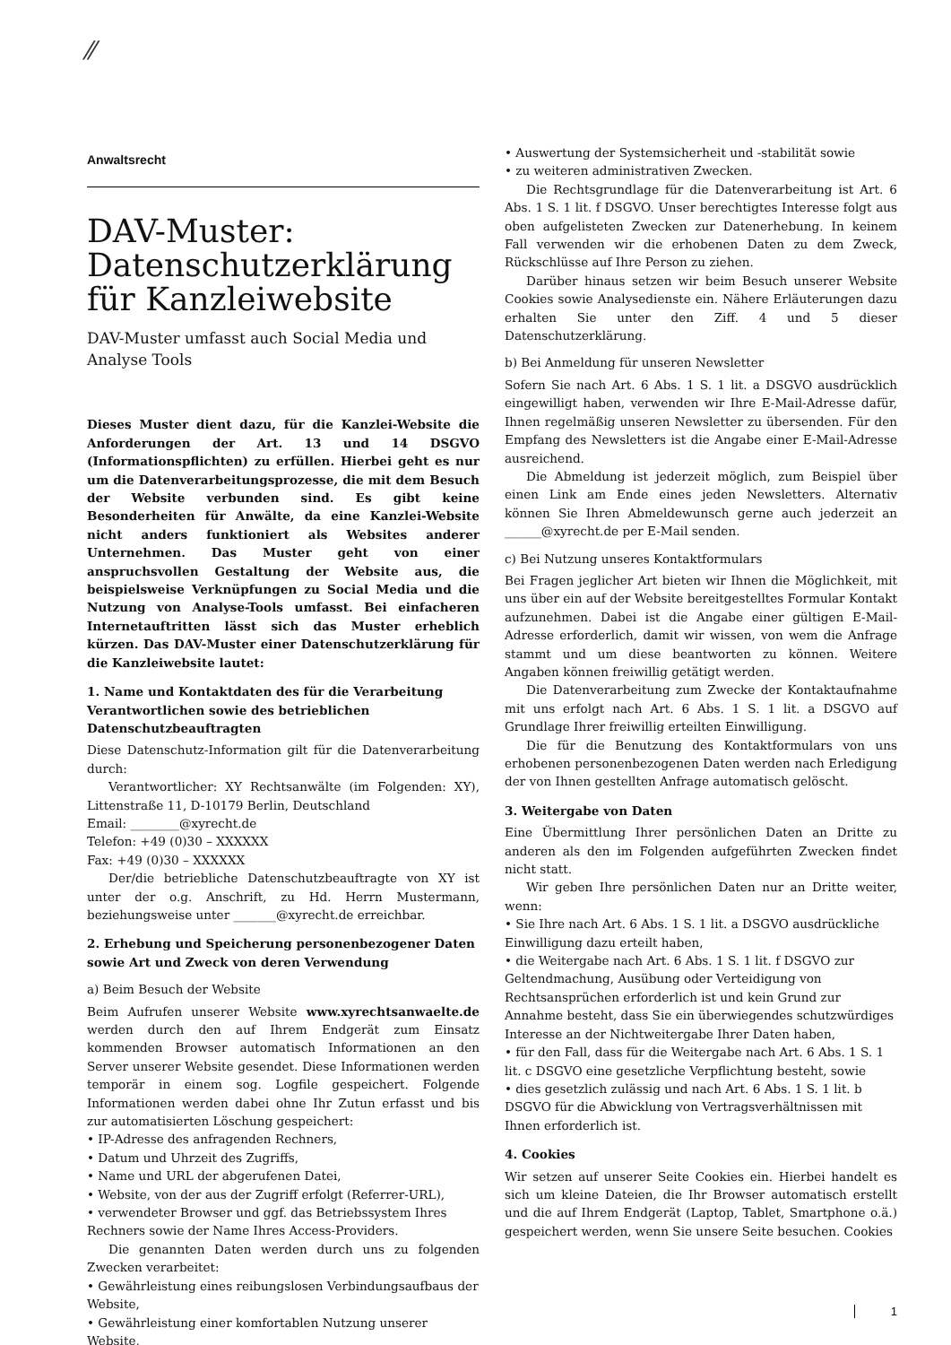⁄⁄
Anwaltsrecht
DAV-Muster: Datenschutzerklärung für Kanzleiwebsite
DAV-Muster umfasst auch Social Media und Analyse Tools
Dieses Muster dient dazu, für die Kanzlei-Website die Anforderungen der Art. 13 und 14 DSGVO (Informationspflichten) zu erfüllen. Hierbei geht es nur um die Datenverarbeitungsprozesse, die mit dem Besuch der Website verbunden sind. Es gibt keine Besonderheiten für Anwälte, da eine Kanzlei-Website nicht anders funktioniert als Websites anderer Unternehmen. Das Muster geht von einer anspruchsvollen Gestaltung der Website aus, die beispielsweise Verknüpfungen zu Social Media und die Nutzung von Analyse-Tools umfasst. Bei einfacheren Internetauftritten lässt sich das Muster erheblich kürzen. Das DAV-Muster einer Datenschutzerklärung für die Kanzleiwebsite lautet:
1. Name und Kontaktdaten des für die Verarbeitung Verantwortlichen sowie des betrieblichen Datenschutzbeauftragten
Diese Datenschutz-Information gilt für die Datenverarbeitung durch:
Verantwortlicher: XY Rechtsanwälte (im Folgenden: XY), Littenstraße 11, D-10179 Berlin, Deutschland
Email: ________@xyrecht.de
Telefon: +49 (0)30 – XXXXXX
Fax: +49 (0)30 – XXXXXX
Der/die betriebliche Datenschutzbeauftragte von XY ist unter der o.g. Anschrift, zu Hd. Herrn Mustermann, beziehungsweise unter _______@xyrecht.de erreichbar.
2. Erhebung und Speicherung personenbezogener Daten sowie Art und Zweck von deren Verwendung
a) Beim Besuch der Website
Beim Aufrufen unserer Website www.xyrechtsanwaelte.de werden durch den auf Ihrem Endgerät zum Einsatz kommenden Browser automatisch Informationen an den Server unserer Website gesendet. Diese Informationen werden temporär in einem sog. Logfile gespeichert. Folgende Informationen werden dabei ohne Ihr Zutun erfasst und bis zur automatisierten Löschung gespeichert:
• IP-Adresse des anfragenden Rechners,
• Datum und Uhrzeit des Zugriffs,
• Name und URL der abgerufenen Datei,
• Website, von der aus der Zugriff erfolgt (Referrer-URL),
• verwendeter Browser und ggf. das Betriebssystem Ihres Rechners sowie der Name Ihres Access-Providers.
Die genannten Daten werden durch uns zu folgenden Zwecken verarbeitet:
• Gewährleistung eines reibungslosen Verbindungsaufbaus der Website,
• Gewährleistung einer komfortablen Nutzung unserer Website,
• Auswertung der Systemsicherheit und -stabilität sowie
• zu weiteren administrativen Zwecken.
Die Rechtsgrundlage für die Datenverarbeitung ist Art. 6 Abs. 1 S. 1 lit. f DSGVO. Unser berechtigtes Interesse folgt aus oben aufgelisteten Zwecken zur Datenerhebung. In keinem Fall verwenden wir die erhobenen Daten zu dem Zweck, Rückschlüsse auf Ihre Person zu ziehen.
Darüber hinaus setzen wir beim Besuch unserer Website Cookies sowie Analysedienste ein. Nähere Erläuterungen dazu erhalten Sie unter den Ziff. 4 und 5 dieser Datenschutzerklärung.
b) Bei Anmeldung für unseren Newsletter
Sofern Sie nach Art. 6 Abs. 1 S. 1 lit. a DSGVO ausdrücklich eingewilligt haben, verwenden wir Ihre E-Mail-Adresse dafür, Ihnen regelmäßig unseren Newsletter zu übersenden. Für den Empfang des Newsletters ist die Angabe einer E-Mail-Adresse ausreichend.
Die Abmeldung ist jederzeit möglich, zum Beispiel über einen Link am Ende eines jeden Newsletters. Alternativ können Sie Ihren Abmeldewunsch gerne auch jederzeit an ______@xyrecht.de per E-Mail senden.
c) Bei Nutzung unseres Kontaktformulars
Bei Fragen jeglicher Art bieten wir Ihnen die Möglichkeit, mit uns über ein auf der Website bereitgestelltes Formular Kontakt aufzunehmen. Dabei ist die Angabe einer gültigen E-Mail-Adresse erforderlich, damit wir wissen, von wem die Anfrage stammt und um diese beantworten zu können. Weitere Angaben können freiwillig getätigt werden.
Die Datenverarbeitung zum Zwecke der Kontaktaufnahme mit uns erfolgt nach Art. 6 Abs. 1 S. 1 lit. a DSGVO auf Grundlage Ihrer freiwillig erteilten Einwilligung.
Die für die Benutzung des Kontaktformulars von uns erhobenen personenbezogenen Daten werden nach Erledigung der von Ihnen gestellten Anfrage automatisch gelöscht.
3. Weitergabe von Daten
Eine Übermittlung Ihrer persönlichen Daten an Dritte zu anderen als den im Folgenden aufgeführten Zwecken findet nicht statt.
Wir geben Ihre persönlichen Daten nur an Dritte weiter, wenn:
• Sie Ihre nach Art. 6 Abs. 1 S. 1 lit. a DSGVO ausdrückliche Einwilligung dazu erteilt haben,
• die Weitergabe nach Art. 6 Abs. 1 S. 1 lit. f DSGVO zur Geltendmachung, Ausübung oder Verteidigung von Rechtsansprüchen erforderlich ist und kein Grund zur Annahme besteht, dass Sie ein überwiegendes schutzwürdiges Interesse an der Nichtweitergabe Ihrer Daten haben,
• für den Fall, dass für die Weitergabe nach Art. 6 Abs. 1 S. 1 lit. c DSGVO eine gesetzliche Verpflichtung besteht, sowie
• dies gesetzlich zulässig und nach Art. 6 Abs. 1 S. 1 lit. b DSGVO für die Abwicklung von Vertragsverhältnissen mit Ihnen erforderlich ist.
4. Cookies
Wir setzen auf unserer Seite Cookies ein. Hierbei handelt es sich um kleine Dateien, die Ihr Browser automatisch erstellt und die auf Ihrem Endgerät (Laptop, Tablet, Smartphone o.ä.) gespeichert werden, wenn Sie unsere Seite besuchen. Cookies
1